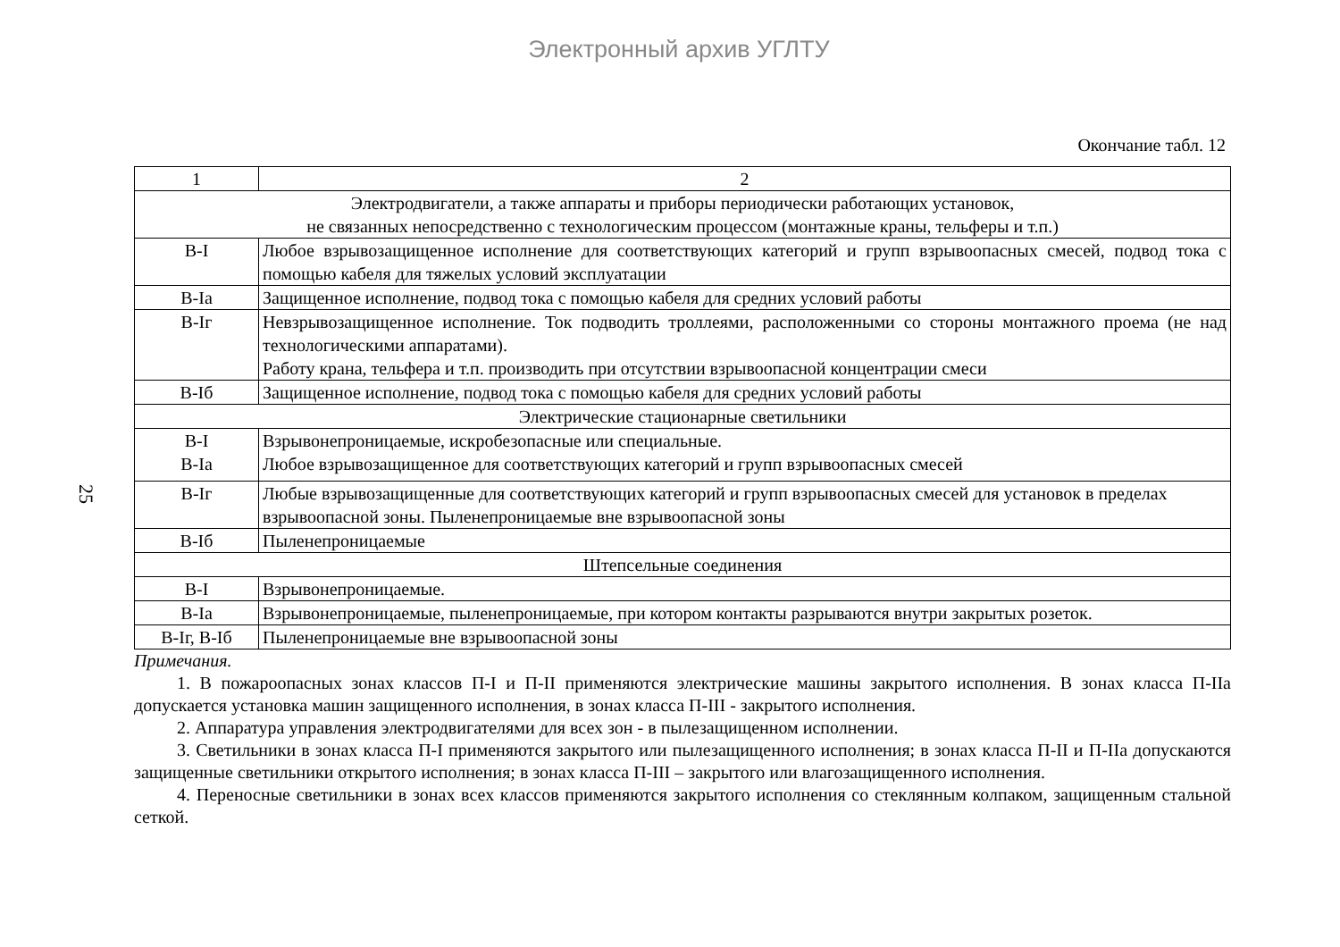Электронный архив УГЛТУ
25
Окончание табл. 12
| 1 | 2 |
| Электродвигатели, а также аппараты и приборы периодически работающих установок, не связанных непосредственно с технологическим процессом (монтажные краны, тельферы и т.п.) | |
| В-I | Любое взрывозащищенное исполнение для соответствующих категорий и групп взрывоопасных смесей, подвод тока с помощью кабеля для тяжелых условий эксплуатации |
| В-Iа | Защищенное исполнение, подвод тока с помощью кабеля для средних условий работы |
| В-Iг | Невзрывозащищенное исполнение. Ток подводить троллеями, расположенными со стороны монтажного проема (не над технологическими аппаратами). Работу крана, тельфера и т.п. производить при отсутствии взрывоопасной концентрации смеси |
| В-Iб | Защищенное исполнение, подвод тока с помощью кабеля для средних условий работы |
| Электрические стационарные светильники | |
| В-I В-Iа | Взрывонепроницаемые, искробезопасные или специальные. Любое взрывозащищенное для соответствующих категорий и групп взрывоопасных смесей |
| В-Iг | Любые взрывозащищенные для соответствующих категорий и групп взрывоопасных смесей для установок в пределах взрывоопасной зоны. Пыленепроницаемые вне взрывоопасной зоны |
| В-Iб | Пыленепроницаемые |
| Штепсельные соединения | |
| В-I | Взрывонепроницаемые. |
| В-Iа | Взрывонепроницаемые, пыленепроницаемые, при котором контакты разрываются внутри закрытых розеток. |
| В-Iг, В-Iб | Пыленепроницаемые вне взрывоопасной зоны |
Примечания.
1. В пожароопасных зонах классов П-I и П-II применяются электрические машины закрытого исполнения. В зонах класса П-IIа допускается установка машин защищенного исполнения, в зонах класса П-III - закрытого исполнения.
2. Аппаратура управления электродвигателями для всех зон - в пылезащищенном исполнении.
3. Светильники в зонах класса П-I применяются закрытого или пылезащищенного исполнения; в зонах класса П-II и П-IIа допускаются защищенные светильники открытого исполнения; в зонах класса П-III – закрытого или влагозащищенного исполнения.
4. Переносные светильники в зонах всех классов применяются закрытого исполнения со стеклянным колпаком, защищенным стальной сеткой.